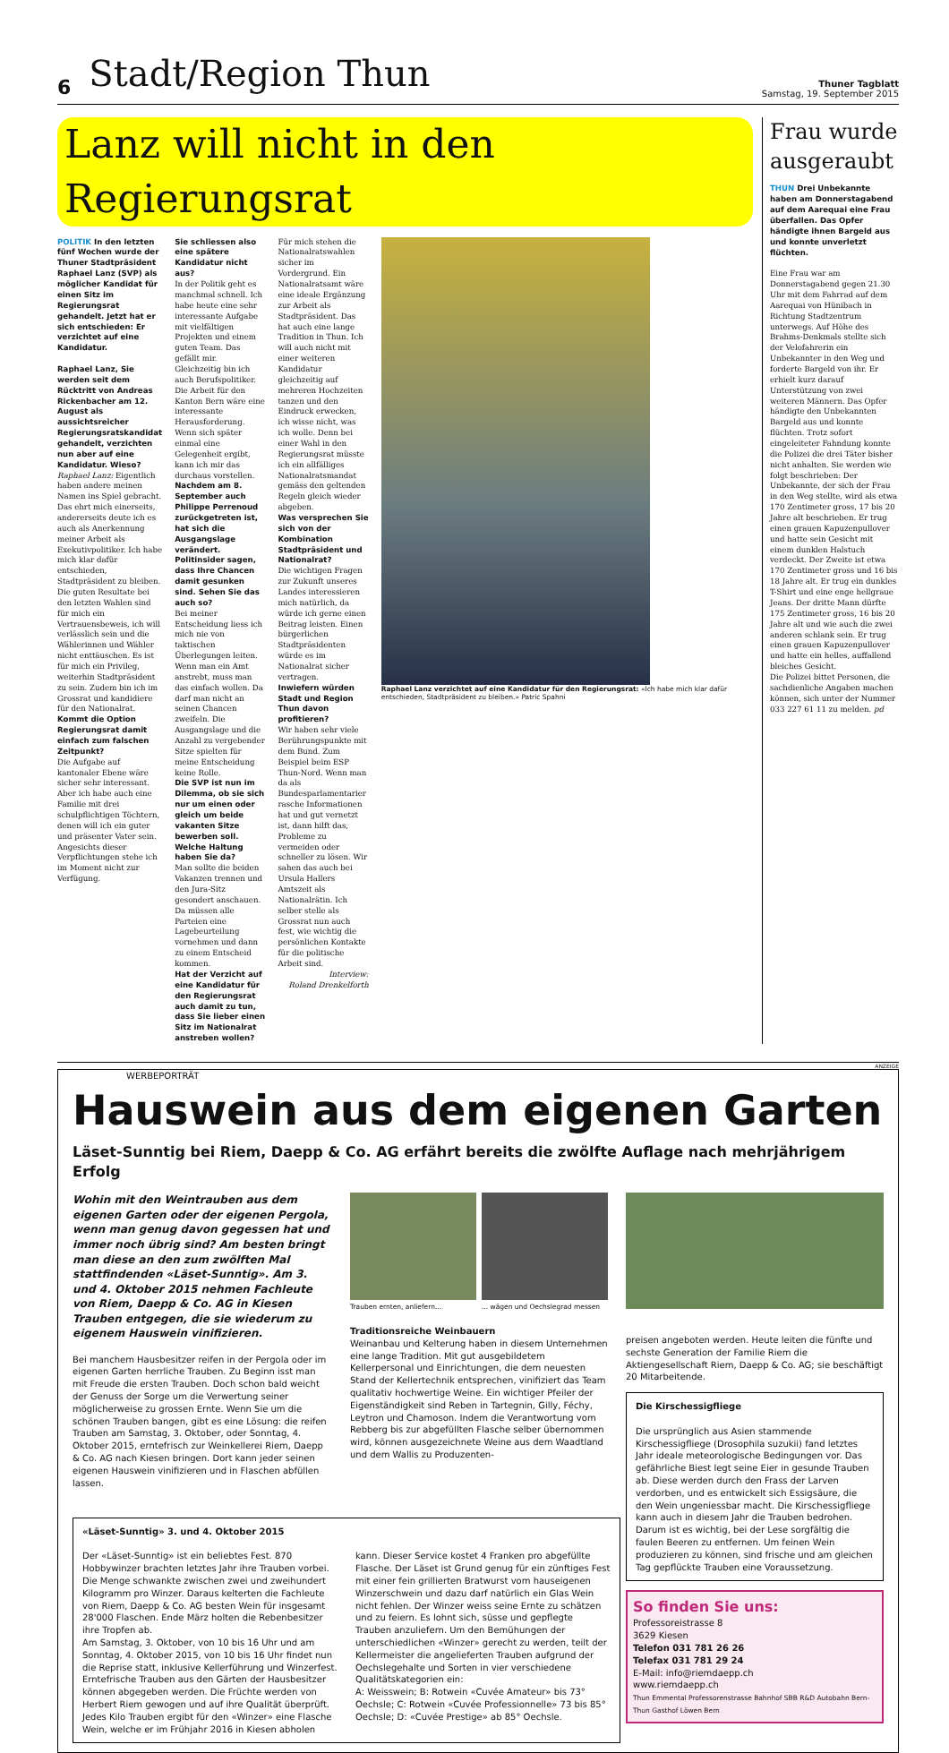6 Stadt/Region Thun Thuner Tagblatt
Samstag, 19. September 2015
Lanz will nicht in den Regierungsrat
POLITIK In den letzten fünf Wochen wurde der Thuner Stadtpräsident Raphael Lanz (SVP) als möglicher Kandidat für einen Sitz im Regierungsrat gehandelt. Jetzt hat er sich entschieden: Er verzichtet auf eine Kandidatur.
Raphael Lanz, Sie werden seit dem Rücktritt von Andreas Rickenbacher am 12. August als aussichtsreicher Regierungsratskandidat gehandelt, verzichten nun aber auf eine Kandidatur. Wieso?
Raphael Lanz: Eigentlich haben andere meinen Namen ins Spiel gebracht. Das ehrt mich einerseits, andererseits deute ich es auch als Anerkennung meiner Arbeit als Exekutivpolitiker. Ich habe mich klar dafür entschieden, Stadtpräsident zu bleiben. Die guten Resultate bei den letzten Wahlen sind für mich ein Vertrauensbeweis, ich will verlässlich sein und die Wählerinnen und Wähler nicht enttäuschen. Es ist für mich ein Privileg, weiterhin Stadtpräsident zu sein. Zudem bin ich im Grossrat und kandidiere für den Nationalrat.
Kommt die Option Regierungsrat damit einfach zum falschen Zeitpunkt?
Die Aufgabe auf kantonaler Ebene wäre sicher sehr interessant. Aber ich habe auch eine Familie mit drei schulpflichtigen Töchtern, denen will ich ein guter und präsenter Vater sein. Angesichts dieser Verpflichtungen stehe ich im Moment nicht zur Verfügung.
Sie schliessen also eine spätere Kandidatur nicht aus?
In der Politik geht es manchmal schnell. Ich habe heute eine sehr interessante Aufgabe mit vielfältigen Projekten und einem guten Team. Das gefällt mir. Gleichzeitig bin ich auch Berufspolitiker. Die Arbeit für den Kanton Bern wäre eine interessante Herausforderung. Wenn sich später einmal eine Gelegenheit ergibt, kann ich mir das durchaus vorstellen.
Nachdem am 8. September auch Philippe Perrenoud zurückgetreten ist, hat sich die Ausgangslage verändert. Politinsider sagen, dass Ihre Chancen damit gesunken sind. Sehen Sie das auch so?
Bei meiner Entscheidung liess ich mich nie von taktischen Überlegungen leiten. Wenn man ein Amt anstrebt, muss man das einfach wollen. Da darf man nicht an seinen Chancen zweifeln. Die Ausgangslage und die Anzahl zu vergebender Sitze spielten für meine Entscheidung keine Rolle.
Die SVP ist nun im Dilemma, ob sie sich nur um einen oder gleich um beide vakanten Sitze bewerben soll. Welche Haltung haben Sie da?
Man sollte die beiden Vakanzen trennen und den Jura-Sitz gesondert anschauen. Da müssen alle Parteien eine Lagebeurteilung vornehmen und dann zu einem Entscheid kommen.
Hat der Verzicht auf eine Kandidatur für den Regierungsrat auch damit zu tun, dass Sie lieber einen Sitz im Nationalrat anstreben wollen?
Für mich stehen die Nationalratswahlen sicher im Vordergrund. Ein Nationalratsamt wäre eine ideale Ergänzung zur Arbeit als Stadtpräsident. Das hat auch eine lange Tradition in Thun. Ich will auch nicht mit einer weiteren Kandidatur gleichzeitig auf mehreren Hochzeiten tanzen und den Eindruck erwecken, ich wisse nicht, was ich wolle. Denn bei einer Wahl in den Regierungsrat müsste ich ein allfälliges Nationalratsmandat gemäss den geltenden Regeln gleich wieder abgeben.
Was versprechen Sie sich von der Kombination Stadtpräsident und Nationalrat?
Die wichtigen Fragen zur Zukunft unseres Landes interessieren mich natürlich, da würde ich gerne einen Beitrag leisten. Einen bürgerlichen Stadtpräsidenten würde es im Nationalrat sicher vertragen.
Inwiefern würden Stadt und Region Thun davon profitieren?
Wir haben sehr viele Berührungspunkte mit dem Bund. Zum Beispiel beim ESP Thun-Nord. Wenn man da als Bundesparlamentarier rasche Informationen hat und gut vernetzt ist, dann hilft das, Probleme zu vermeiden oder schneller zu lösen. Wir sahen das auch bei Ursula Hallers Amtszeit als Nationalrätin. Ich selber stelle als Grossrat nun auch fest, wie wichtig die persönlichen Kontakte für die politische Arbeit sind.
Interview:
Roland Drenkelforth
Raphael Lanz verzichtet auf eine Kandidatur für den Regierungsrat: «Ich habe mich klar dafür entschieden, Stadtpräsident zu bleiben.» Patric Spahni
Frau wurde ausgeraubt
THUN Drei Unbekannte haben am Donnerstagabend auf dem Aarequai eine Frau überfallen. Das Opfer händigte ihnen Bargeld aus und konnte unverletzt flüchten.
Eine Frau war am Donnerstagabend gegen 21.30 Uhr mit dem Fahrrad auf dem Aarequai von Hünibach in Richtung Stadtzentrum unterwegs. Auf Höhe des Brahms-Denkmals stellte sich der Velofahrerin ein Unbekannter in den Weg und forderte Bargeld von ihr. Er erhielt kurz darauf Unterstützung von zwei weiteren Männern. Das Opfer händigte den Unbekannten Bargeld aus und konnte flüchten. Trotz sofort eingeleiteter Fahndung konnte die Polizei die drei Täter bisher nicht anhalten. Sie werden wie folgt beschrieben: Der Unbekannte, der sich der Frau in den Weg stellte, wird als etwa 170 Zentimeter gross, 17 bis 20 Jahre alt beschrieben. Er trug einen grauen Kapuzenpullover und hatte sein Gesicht mit einem dunklen Halstuch verdeckt. Der Zweite ist etwa 170 Zentimeter gross und 16 bis 18 Jahre alt. Er trug ein dunkles T-Shirt und eine enge hellgraue Jeans. Der dritte Mann dürfte 175 Zentimeter gross, 16 bis 20 Jahre alt und wie auch die zwei anderen schlank sein. Er trug einen grauen Kapuzenpullover und hatte ein helles, auffallend bleiches Gesicht.
Die Polizei bittet Personen, die sachdienliche Angaben machen können, sich unter der Nummer 033 227 61 11 zu melden. pd
ANZEIGE
WERBEPORTRÄT
Hauswein aus dem eigenen Garten
Läset-Sunntig bei Riem, Daepp & Co. AG erfährt bereits die zwölfte Auflage nach mehrjährigem Erfolg
Wohin mit den Weintrauben aus dem eigenen Garten oder der eigenen Pergola, wenn man genug davon gegessen hat und immer noch übrig sind? Am besten bringt man diese an den zum zwölften Mal stattfindenden «Läset-Sunntig». Am 3. und 4. Oktober 2015 nehmen Fachleute von Riem, Daepp & Co. AG in Kiesen Trauben entgegen, die sie wiederum zu eigenem Hauswein vinifizieren.
Bei manchem Hausbesitzer reifen in der Pergola oder im eigenen Garten herrliche Trauben. Zu Beginn isst man mit Freude die ersten Trauben. Doch schon bald weicht der Genuss der Sorge um die Verwertung seiner möglicherweise zu grossen Ernte. Wenn Sie um die schönen Trauben bangen, gibt es eine Lösung: die reifen Trauben am Samstag, 3. Oktober, oder Sonntag, 4. Oktober 2015, erntefrisch zur Weinkellerei Riem, Daepp & Co. AG nach Kiesen bringen. Dort kann jeder seinen eigenen Hauswein vinifizieren und in Flaschen abfüllen lassen.
Trauben ernten, anliefern... ... wägen und Oechslegrad messen
Traditionsreiche Weinbauern
Weinanbau und Kelterung haben in diesem Unternehmen eine lange Tradition. Mit gut ausgebildetem Kellerpersonal und Einrichtungen, die dem neuesten Stand der Kellertechnik entsprechen, vinifiziert das Team qualitativ hochwertige Weine. Ein wichtiger Pfeiler der Eigenständigkeit sind Reben in Tartegnin, Gilly, Féchy, Leytron und Chamoson. Indem die Verantwortung vom Rebberg bis zur abgefüllten Flasche selber übernommen wird, können ausgezeichnete Weine aus dem Waadtland und dem Wallis zu Produzenten-
preisen angeboten werden. Heute leiten die fünfte und sechste Generation der Familie Riem die Aktiengesellschaft Riem, Daepp & Co. AG; sie beschäftigt 20 Mitarbeitende.
Die Kirschessigfliege
Die ursprünglich aus Asien stammende Kirschessigfliege (Drosophila suzukii) fand letztes Jahr ideale meteorologische Bedingungen vor. Das gefährliche Biest legt seine Eier in gesunde Trauben ab. Diese werden durch den Frass der Larven verdorben, und es entwickelt sich Essigsäure, die den Wein ungeniessbar macht. Die Kirschessigfliege kann auch in diesem Jahr die Trauben bedrohen. Darum ist es wichtig, bei der Lese sorgfältig die faulen Beeren zu entfernen. Um feinen Wein produzieren zu können, sind frische und am gleichen Tag gepflückte Trauben eine Voraussetzung.
So finden Sie uns:
Professoreistrasse 8
3629 Kiesen
Telefon 031 781 26 26
Telefax 031 781 29 24
E-Mail: info@riemdaepp.ch
www.riemdaepp.ch
Thun Emmental Professorenstrasse Bahnhof SBB R&D Autobahn Bern-Thun Gasthof Löwen Bern
«Läset-Sunntig» 3. und 4. Oktober 2015
Der «Läset-Sunntig» ist ein beliebtes Fest. 870 Hobbywinzer brachten letztes Jahr ihre Trauben vorbei. Die Menge schwankte zwischen zwei und zweihundert Kilogramm pro Winzer. Daraus kelterten die Fachleute von Riem, Daepp & Co. AG besten Wein für insgesamt 28'000 Flaschen. Ende März holten die Rebenbesitzer ihre Tropfen ab.
Am Samstag, 3. Oktober, von 10 bis 16 Uhr und am Sonntag, 4. Oktober 2015, von 10 bis 16 Uhr findet nun die Reprise statt, inklusive Kellerführung und Winzerfest. Erntefrische Trauben aus den Gärten der Hausbesitzer können abgegeben werden. Die Früchte werden von Herbert Riem gewogen und auf ihre Qualität überprüft. Jedes Kilo Trauben ergibt für den «Winzer» eine Flasche Wein, welche er im Frühjahr 2016 in Kiesen abholen kann. Dieser Service kostet 4 Franken pro abgefüllte Flasche. Der Läset ist Grund genug für ein zünftiges Fest mit einer fein grillierten Bratwurst vom hauseigenen Winzerschwein und dazu darf natürlich ein Glas Wein nicht fehlen. Der Winzer weiss seine Ernte zu schätzen und zu feiern. Es lohnt sich, süsse und gepflegte Trauben anzuliefern. Um den Bemühungen der unterschiedlichen «Winzer» gerecht zu werden, teilt der Kellermeister die angelieferten Trauben aufgrund der Oechslegehalte und Sorten in vier verschiedene Qualitätskategorien ein:
A: Weisswein; B: Rotwein «Cuvée Amateur» bis 73° Oechsle; C: Rotwein «Cuvée Professionnelle» 73 bis 85° Oechsle; D: «Cuvée Prestige» ab 85° Oechsle.